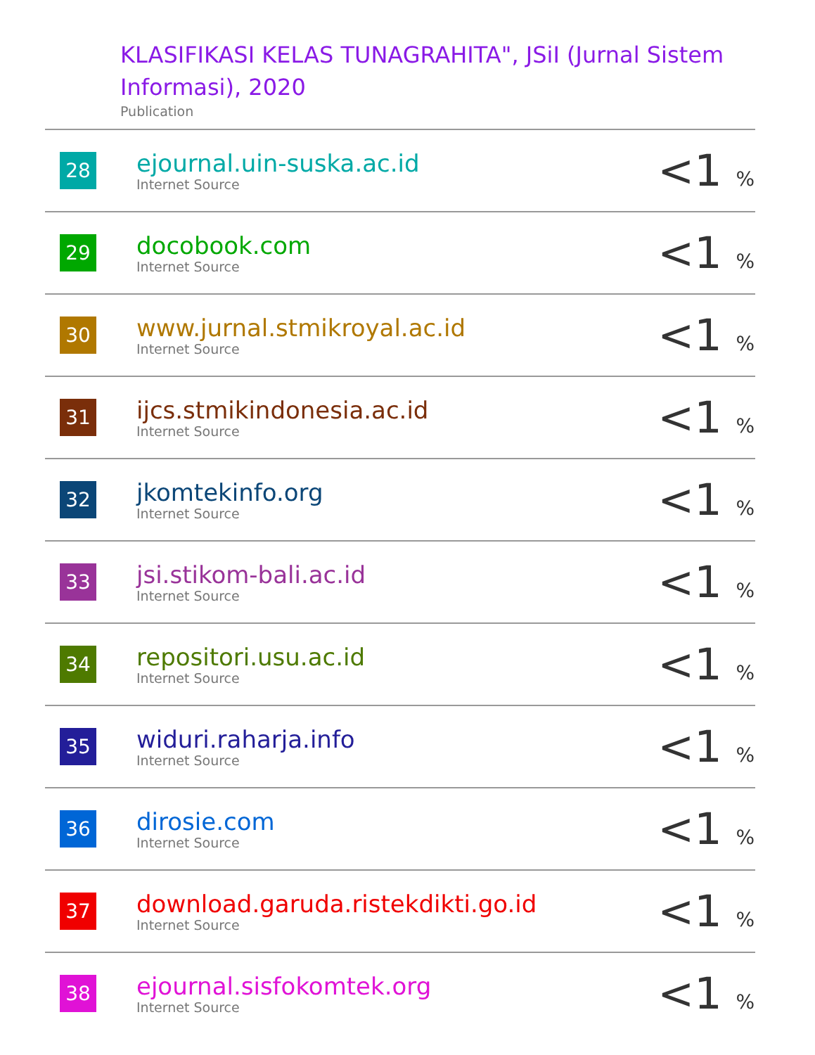KLASIFIKASI KELAS TUNAGRAHITA", JSiI (Jurnal Sistem Informasi), 2020
Publication
| 28 | ejournal.uin-suska.ac.id Internet Source | <1 % |
| 29 | docobook.com Internet Source | <1 % |
| 30 | www.jurnal.stmikroyal.ac.id Internet Source | <1 % |
| 31 | ijcs.stmikindonesia.ac.id Internet Source | <1 % |
| 32 | jkomtekinfo.org Internet Source | <1 % |
| 33 | jsi.stikom-bali.ac.id Internet Source | <1 % |
| 34 | repositori.usu.ac.id Internet Source | <1 % |
| 35 | widuri.raharja.info Internet Source | <1 % |
| 36 | dirosie.com Internet Source | <1 % |
| 37 | download.garuda.ristekdikti.go.id Internet Source | <1 % |
| 38 | ejournal.sisfokomtek.org Internet Source | <1 % |